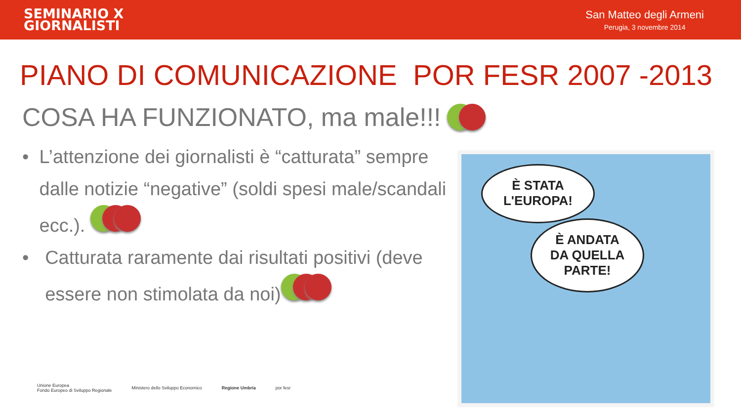SEMINARIO X
GIORNALISTI
San Matteo degli Armeni
Perugia, 3 novembre 2014
PIANO DI COMUNICAZIONE POR FESR 2007 -2013
COSA HA FUNZIONATO, ma male!!!
• L’attenzione dei giornalisti è “catturata” sempre dalle notizie “negative” (soldi spesi male/scandali ecc.).
• Catturata raramente dai risultati positivi (deve essere non stimolata da noi)
È STATA
L'EUROPA!
È ANDATA
DA QUELLA
PARTE!
Unione Europea
Fondo Europeo di Sviluppo Regionale Ministero dello Sviluppo Economico Regione Umbria por fesr